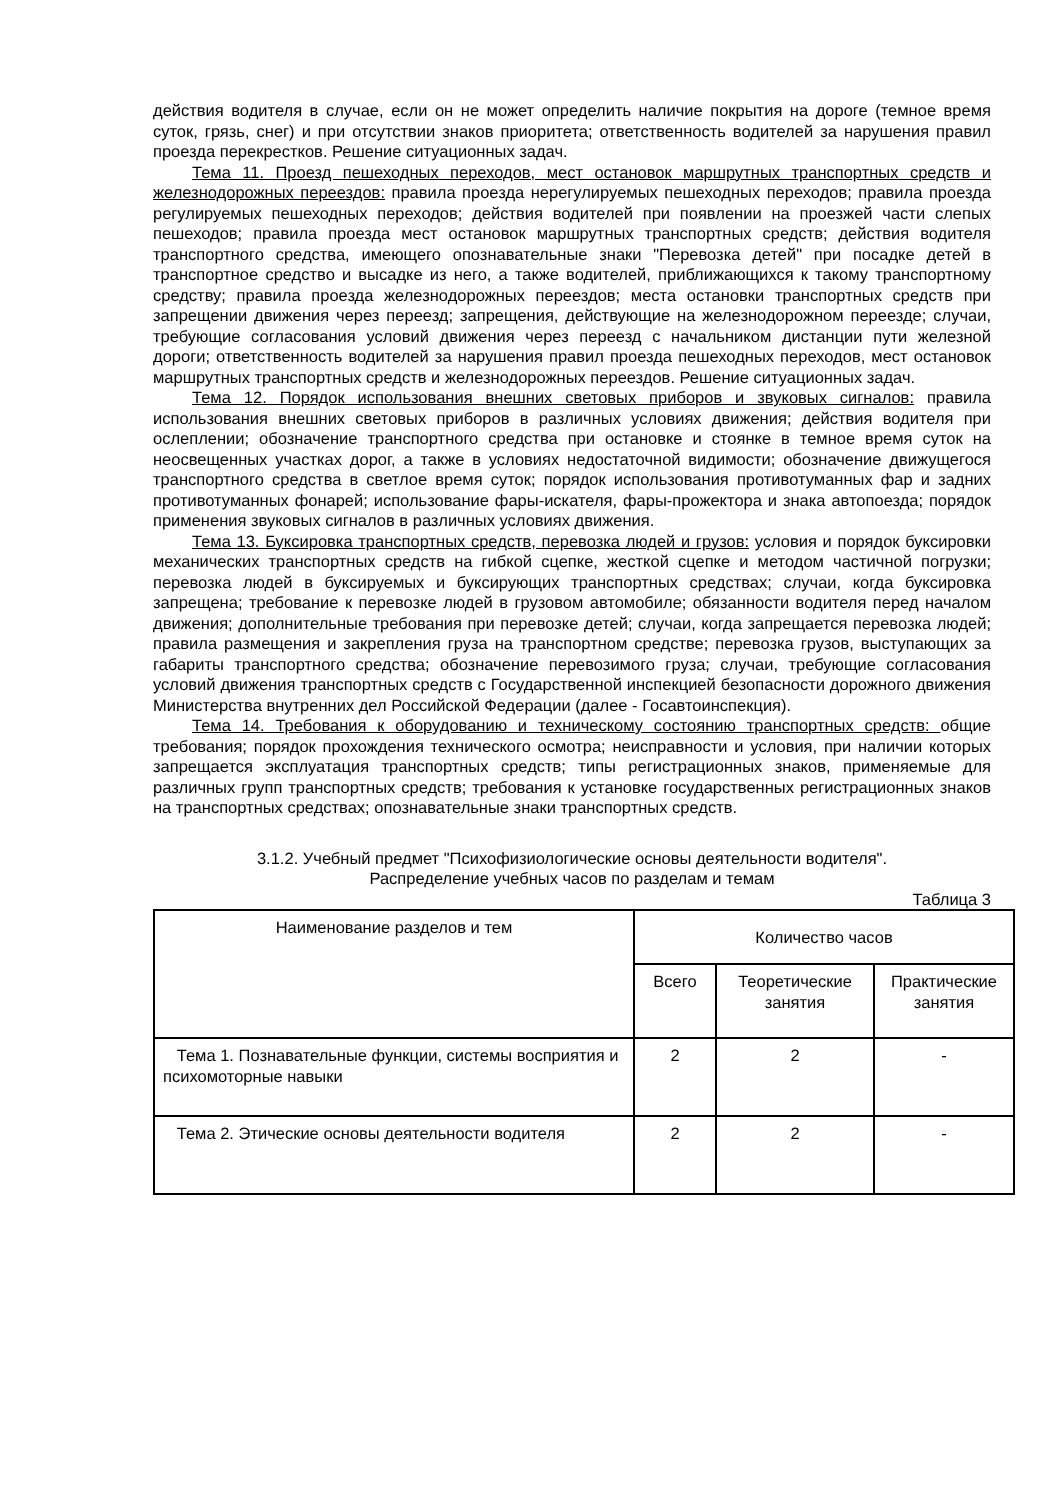действия водителя в случае, если он не может определить наличие покрытия на дороге (темное время суток, грязь, снег) и при отсутствии знаков приоритета; ответственность водителей за нарушения правил проезда перекрестков. Решение ситуационных задач.
Тема 11. Проезд пешеходных переходов, мест остановок маршрутных транспортных средств и железнодорожных переездов: правила проезда нерегулируемых пешеходных переходов; правила проезда регулируемых пешеходных переходов; действия водителей при появлении на проезжей части слепых пешеходов; правила проезда мест остановок маршрутных транспортных средств; действия водителя транспортного средства, имеющего опознавательные знаки "Перевозка детей" при посадке детей в транспортное средство и высадке из него, а также водителей, приближающихся к такому транспортному средству; правила проезда железнодорожных переездов; места остановки транспортных средств при запрещении движения через переезд; запрещения, действующие на железнодорожном переезде; случаи, требующие согласования условий движения через переезд с начальником дистанции пути железной дороги; ответственность водителей за нарушения правил проезда пешеходных переходов, мест остановок маршрутных транспортных средств и железнодорожных переездов. Решение ситуационных задач.
Тема 12. Порядок использования внешних световых приборов и звуковых сигналов: правила использования внешних световых приборов в различных условиях движения; действия водителя при ослеплении; обозначение транспортного средства при остановке и стоянке в темное время суток на неосвещенных участках дорог, а также в условиях недостаточной видимости; обозначение движущегося транспортного средства в светлое время суток; порядок использования противотуманных фар и задних противотуманных фонарей; использование фары-искателя, фары-прожектора и знака автопоезда; порядок применения звуковых сигналов в различных условиях движения.
Тема 13. Буксировка транспортных средств, перевозка людей и грузов: условия и порядок буксировки механических транспортных средств на гибкой сцепке, жесткой сцепке и методом частичной погрузки; перевозка людей в буксируемых и буксирующих транспортных средствах; случаи, когда буксировка запрещена; требование к перевозке людей в грузовом автомобиле; обязанности водителя перед началом движения; дополнительные требования при перевозке детей; случаи, когда запрещается перевозка людей; правила размещения и закрепления груза на транспортном средстве; перевозка грузов, выступающих за габариты транспортного средства; обозначение перевозимого груза; случаи, требующие согласования условий движения транспортных средств с Государственной инспекцией безопасности дорожного движения Министерства внутренних дел Российской Федерации (далее - Госавтоинспекция).
Тема 14. Требования к оборудованию и техническому состоянию транспортных средств: общие требования; порядок прохождения технического осмотра; неисправности и условия, при наличии которых запрещается эксплуатация транспортных средств; типы регистрационных знаков, применяемые для различных групп транспортных средств; требования к установке государственных регистрационных знаков на транспортных средствах; опознавательные знаки транспортных средств.
3.1.2. Учебный предмет "Психофизиологические основы деятельности водителя".
Распределение учебных часов по разделам и темам
Таблица 3
| Наименование разделов и тем | Количество часов | | |
| --- | --- | --- | --- |
| | Всего | Теоретические занятия | Практические занятия |
| Тема 1. Познавательные функции, системы восприятия и психомоторные навыки | 2 | 2 | - |
| Тема 2. Этические основы деятельности водителя | 2 | 2 | - |